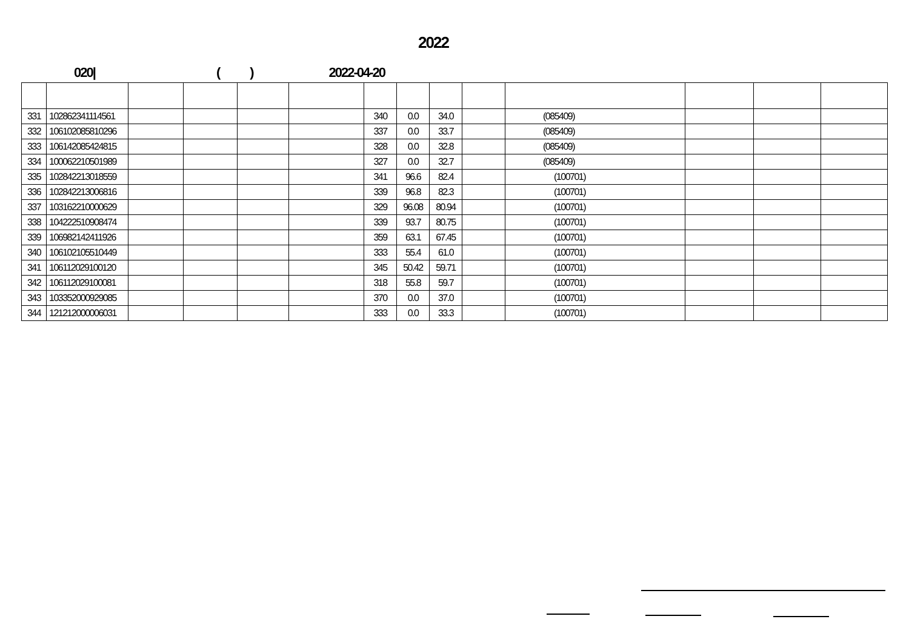2022
020| () 2022-04-20
| 331 | 102862341114561 | | | | | 340 | 0.0 | 34.0 | | (085409) | | | |
| 332 | 106102085810296 | | | | | 337 | 0.0 | 33.7 | | (085409) | | | |
| 333 | 106142085424815 | | | | | 328 | 0.0 | 32.8 | | (085409) | | | |
| 334 | 100062210501989 | | | | | 327 | 0.0 | 32.7 | | (085409) | | | |
| 335 | 102842213018559 | | | | | 341 | 96.6 | 82.4 | | (100701) | | | |
| 336 | 102842213006816 | | | | | 339 | 96.8 | 82.3 | | (100701) | | | |
| 337 | 103162210000629 | | | | | 329 | 96.08 | 80.94 | | (100701) | | | |
| 338 | 104222510908474 | | | | | 339 | 93.7 | 80.75 | | (100701) | | | |
| 339 | 106982142411926 | | | | | 359 | 63.1 | 67.45 | | (100701) | | | |
| 340 | 106102105510449 | | | | | 333 | 55.4 | 61.0 | | (100701) | | | |
| 341 | 106112029100120 | | | | | 345 | 50.42 | 59.71 | | (100701) | | | |
| 342 | 106112029100081 | | | | | 318 | 55.8 | 59.7 | | (100701) | | | |
| 343 | 103352000929085 | | | | | 370 | 0.0 | 37.0 | | (100701) | | | |
| 344 | 121212000006031 | | | | | 333 | 0.0 | 33.3 | | (100701) | | | |